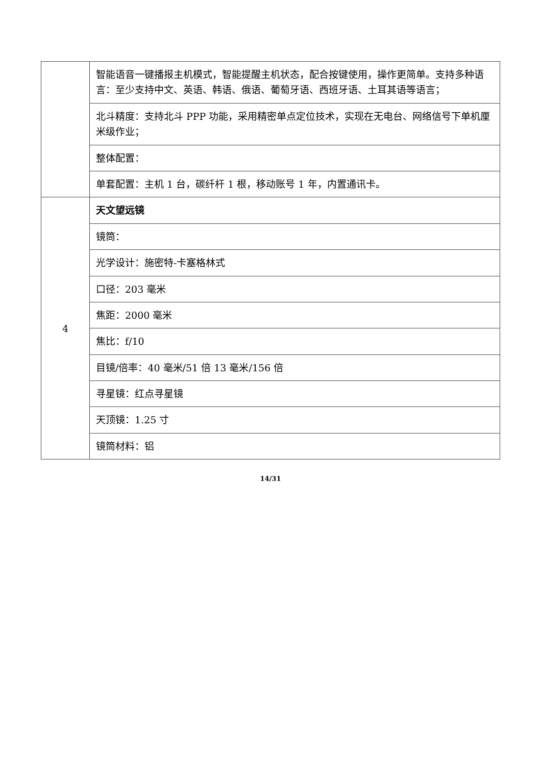| | 智能语音一键播报主机模式，智能提醒主机状态，配合按键使用，操作更简单。支持多种语言：至少支持中文、英语、韩语、俄语、葡萄牙语、西班牙语、土耳其语等语言； |
| | 北斗精度：支持北斗 PPP 功能，采用精密单点定位技术，实现在无电台、网络信号下单机厘米级作业； |
| | 整体配置： |
| | 单套配置：主机 1 台，碳纤杆 1 根，移动账号 1 年，内置通讯卡。 |
| 4 | 天文望远镜 |
| | 镜筒： |
| | 光学设计：施密特-卡塞格林式 |
| | 口径：203 毫米 |
| | 焦距：2000 毫米 |
| | 焦比：f/10 |
| | 目镜/倍率：40 毫米/51 倍 13 毫米/156 倍 |
| | 寻星镜：红点寻星镜 |
| | 天顶镜：1.25 寸 |
| | 镜筒材料：铝 |
14/31